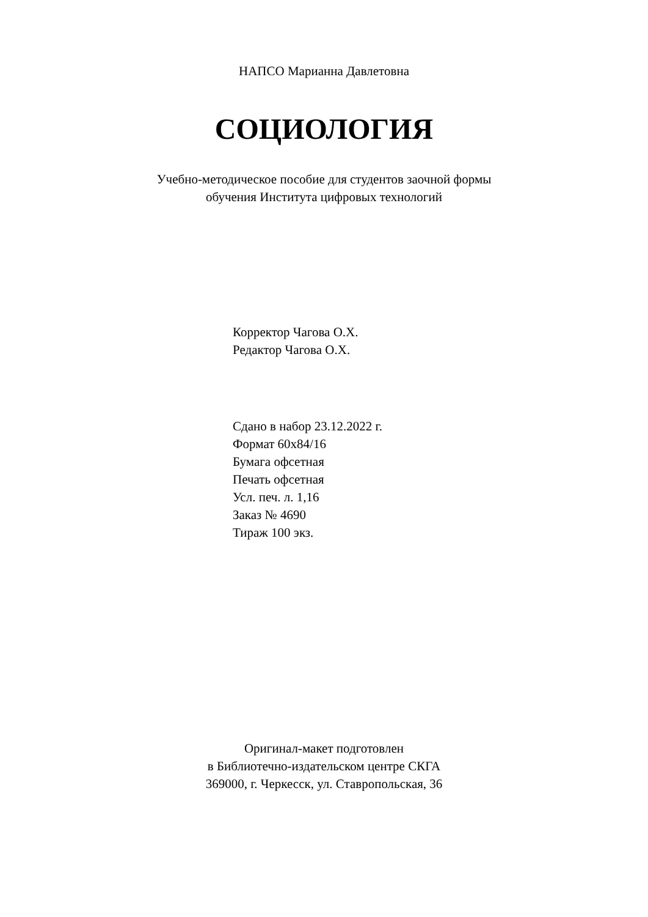НАПСО Марианна Давлетовна
СОЦИОЛОГИЯ
Учебно-методическое пособие для студентов заочной формы
обучения Института цифровых технологий
Корректор Чагова О.Х.
Редактор Чагова О.Х.
Сдано в набор 23.12.2022 г.
Формат 60х84/16
Бумага офсетная
Печать офсетная
Усл. печ. л. 1,16
Заказ № 4690
Тираж 100 экз.
Оригинал-макет подготовлен
в Библиотечно-издательском центре СКГА
369000, г. Черкесск, ул. Ставропольская, 36